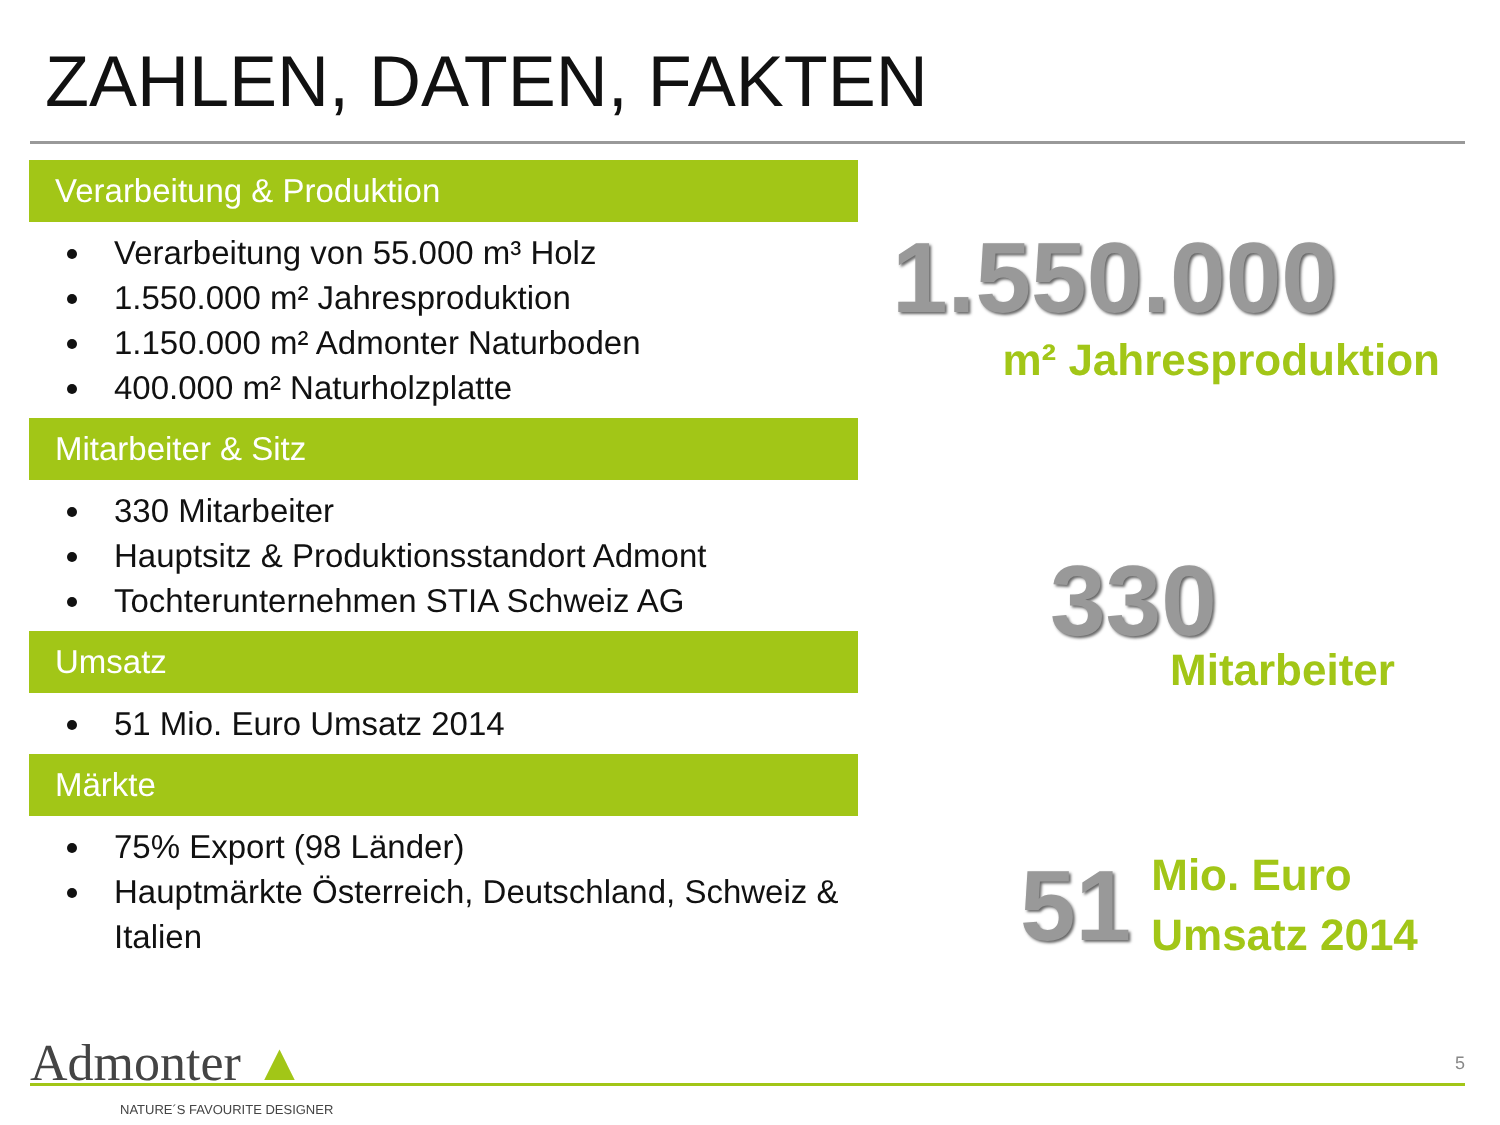ZAHLEN, DATEN, FAKTEN
Verarbeitung & Produktion
Verarbeitung von 55.000 m³ Holz
1.550.000 m² Jahresproduktion
1.150.000 m² Admonter Naturboden
400.000 m² Naturholzplatte
Mitarbeiter & Sitz
330 Mitarbeiter
Hauptsitz & Produktionsstandort Admont
Tochterunternehmen STIA Schweiz AG
Umsatz
51 Mio. Euro Umsatz 2014
Märkte
75% Export (98 Länder)
Hauptmärkte Österreich, Deutschland, Schweiz & Italien
1.550.000
m² Jahresproduktion
330
Mitarbeiter
51
Mio. Euro
Umsatz 2014
Admonter ▲
NATURE´S FAVOURITE DESIGNER
5